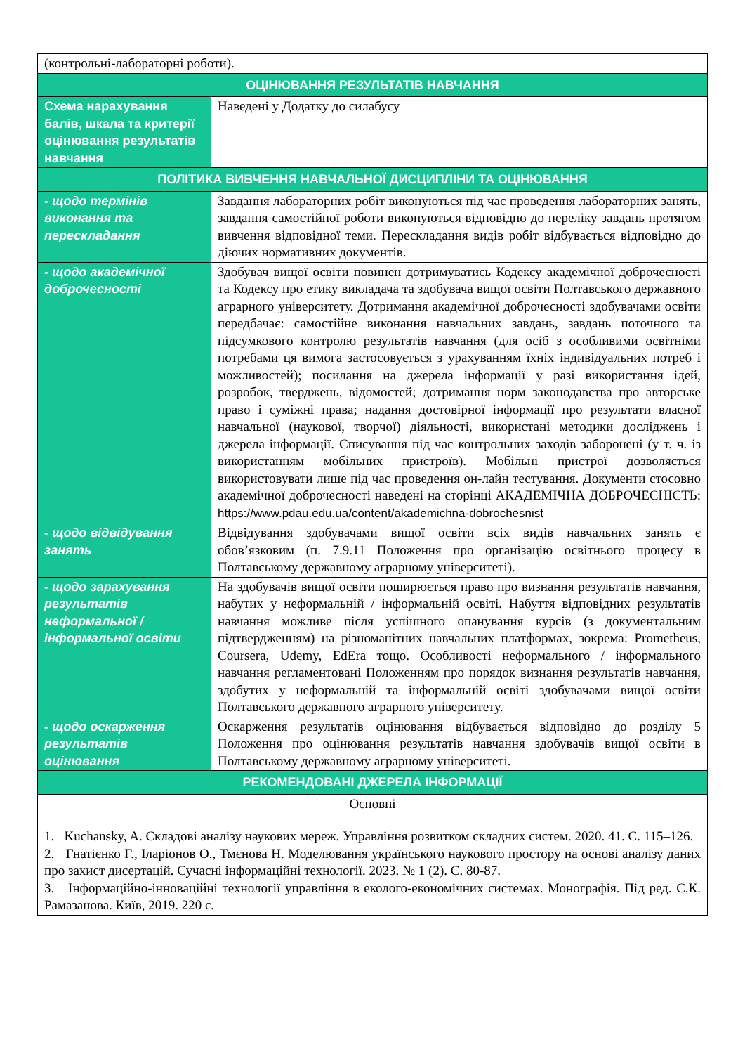| (контрольні-лабораторні роботи). | |
| ОЦІНЮВАННЯ РЕЗУЛЬТАТІВ НАВЧАННЯ | |
| Схема нарахування балів, шкала та критерії оцінювання результатів навчання | Наведені у Додатку до силабусу |
| ПОЛІТИКА ВИВЧЕННЯ НАВЧАЛЬНОЇ ДИСЦИПЛІНИ ТА ОЦІНЮВАННЯ | |
| - щодо термінів виконання та перескладання | Завдання лабораторних робіт виконуються під час проведення лабораторних занять, завдання самостійної роботи виконуються відповідно до переліку завдань протягом вивчення відповідної теми. Перескладання видів робіт відбувається відповідно до діючих нормативних документів. |
| - щодо академічної доброчесності | Здобувач вищої освіти повинен дотримуватись Кодексу академічної доброчесності та Кодексу про етику викладача та здобувача вищої освіти Полтавського державного аграрного університету. Дотримання академічної доброчесності здобувачами освіти передбачає: самостійне виконання навчальних завдань, завдань поточного та підсумкового контролю результатів навчання (для осіб з особливими освітніми потребами ця вимога застосовується з урахуванням їхніх індивідуальних потреб і можливостей); посилання на джерела інформації у разі використання ідей, розробок, тверджень, відомостей; дотримання норм законодавства про авторське право і суміжні права; надання достовірної інформації про результати власної навчальної (наукової, творчої) діяльності, використані методики досліджень і джерела інформації. Списування під час контрольних заходів заборонені (у т. ч. із використанням мобільних пристроїв). Мобільні пристрої дозволяється використовувати лише під час проведення он-лайн тестування. Документи стосовно академічної доброчесності наведені на сторінці АКАДЕМІЧНА ДОБРОЧЕСНІСТЬ: https://www.pdau.edu.ua/content/akademichna-dobrochesnist |
| - щодо відвідування занять | Відвідування здобувачами вищої освіти всіх видів навчальних занять є обов’язковим (п. 7.9.11 Положення про організацію освітнього процесу в Полтавському державному аграрному університеті). |
| - щодо зарахування результатів неформальної / інформальної освіти | На здобувачів вищої освіти поширюється право про визнання результатів навчання, набутих у неформальній / інформальній освіті. Набуття відповідних результатів навчання можливе після успішного опанування курсів (з документальним підтвердженням) на різноманітних навчальних платформах, зокрема: Prometheus, Coursera, Udemy, EdEra тощо. Особливості неформального / інформального навчання регламентовані Положенням про порядок визнання результатів навчання, здобутих у неформальній та інформальній освіті здобувачами вищої освіти Полтавського державного аграрного університету. |
| - щодо оскарження результатів оцінювання | Оскарження результатів оцінювання відбувається відповідно до розділу 5 Положення про оцінювання результатів навчання здобувачів вищої освіти в Полтавському державному аграрному університеті. |
| РЕКОМЕНДОВАНІ ДЖЕРЕЛА ІНФОРМАЦІЇ | |
| Основні 1. Kuchansky, A. Складові аналізу наукових мереж. Управління розвитком складних систем. 2020. 41. С. 115–126. 2. Гнатієнко Г., Іларіонов О., Тмєнова Н. Моделювання українського наукового простору на основі аналізу даних про захист дисертацій. Сучасні інформаційні технології. 2023. № 1 (2). С. 80-87. 3. Інформаційно-інноваційні технології управління в еколого-економічних системах. Монографія. Під ред. С.К. Рамазанова. Київ, 2019. 220 с. | |